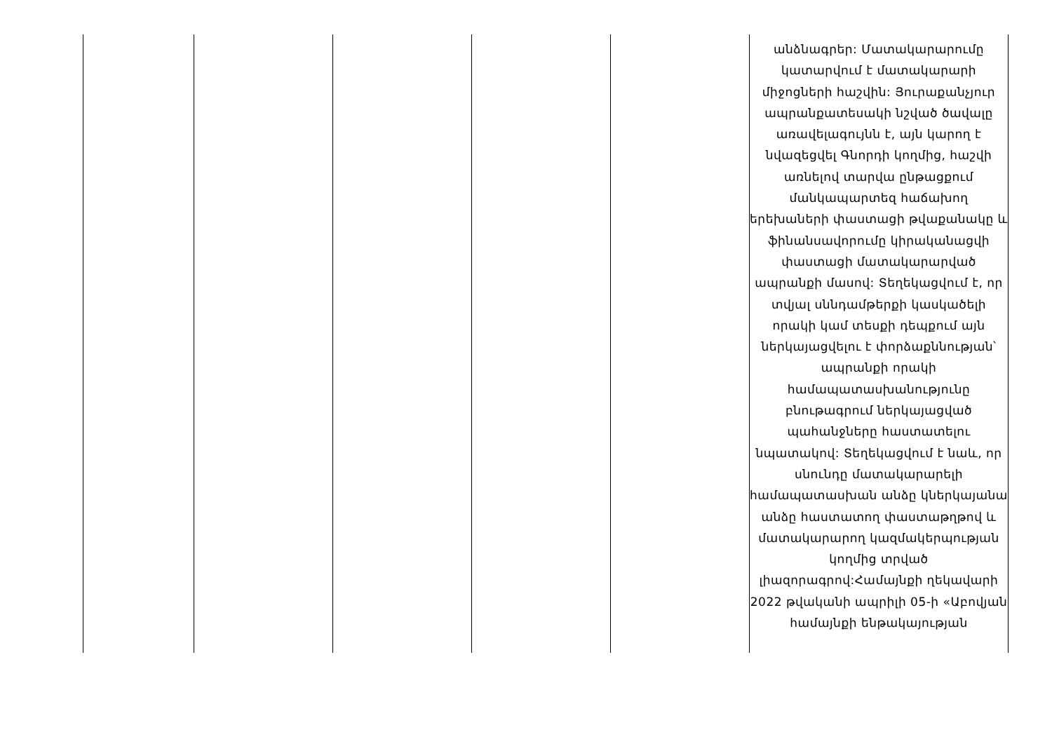| | | | | | անձնագրեր: Մատակարարումը կատարվում է մատակարարի միջոցների հաշվին: Յուրաքանչյուր ապրանքատեսակի նշված ծավալը առավելագույնն է, այն կարող է նվազեցվել Գնորդի կողմից, հաշվի առնելով տարվա ընթացքում մանկապարտեզ հաճախող երեխաների փաստացի թվաքանակը և ֆինանսավորումը կիրականացվի փաստացի մատակարարված ապրանքի մասով: Տեղեկացվում է, որ տվյալ սննդամթերքի կասկածելի որակի կամ տեսքի դեպքում այն ներկայացվելու է փորձաքննության՝ ապրանքի որակի համապատասխանությունը բնութագրում ներկայացված պահանջները հաստատելու նպատակով: Տեղեկացվում է նաև, որ սնունդը մատակարարելի համապատասխան անձը կներկայանա անձը հաստատող փաստաթղթով և մատակարարող կազմակերպության կողմից տրված լիազորագրով:Համայնքի ղեկավարի 2022 թվականի ապրիլի 05-ի «Աբովյան համայնքի ենթակայության |